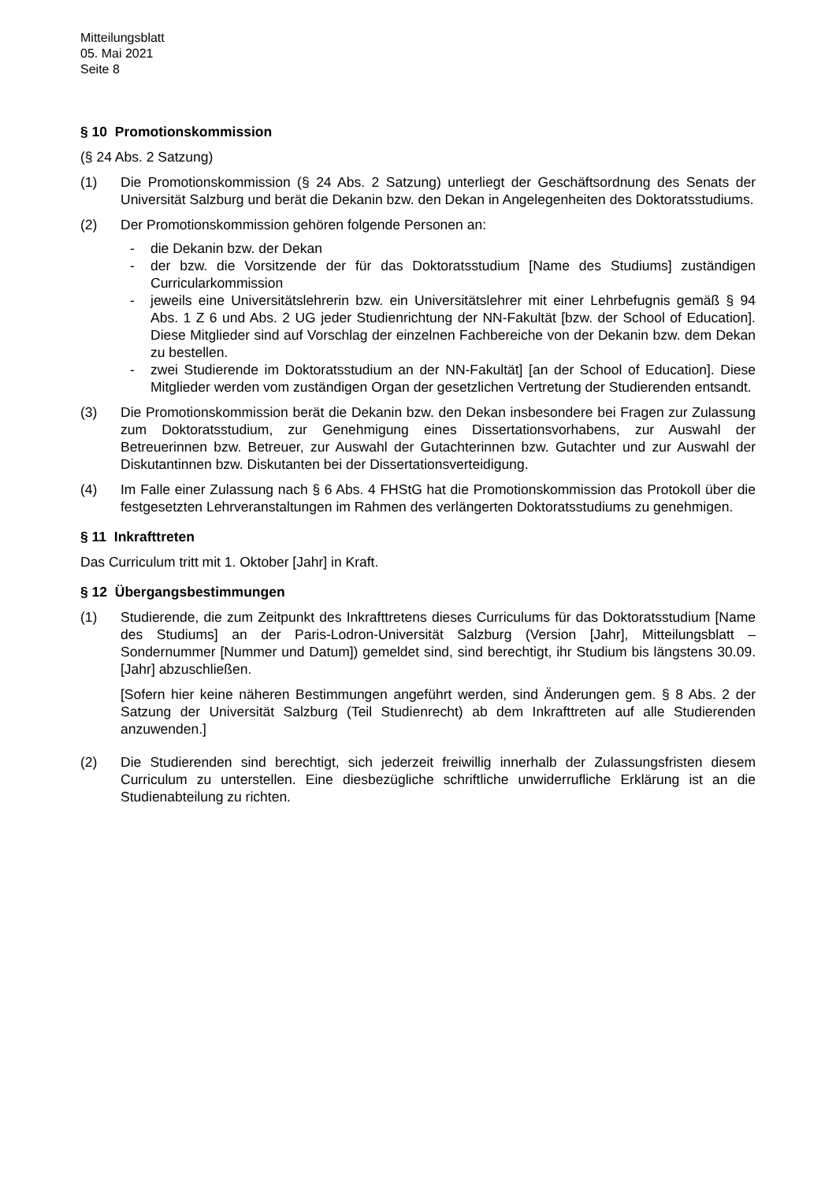Mitteilungsblatt
05. Mai 2021
Seite 8
§ 10 Promotionskommission
(§ 24 Abs. 2 Satzung)
(1) Die Promotionskommission (§ 24 Abs. 2 Satzung) unterliegt der Geschäftsordnung des Senats der Universität Salzburg und berät die Dekanin bzw. den Dekan in Angelegenheiten des Doktoratsstudiums.
(2) Der Promotionskommission gehören folgende Personen an:
- die Dekanin bzw. der Dekan
- der bzw. die Vorsitzende der für das Doktoratsstudium [Name des Studiums] zuständigen Curricularkommission
- jeweils eine Universitätslehrerin bzw. ein Universitätslehrer mit einer Lehrbefugnis gemäß § 94 Abs. 1 Z 6 und Abs. 2 UG jeder Studienrichtung der NN-Fakultät [bzw. der School of Education]. Diese Mitglieder sind auf Vorschlag der einzelnen Fachbereiche von der Dekanin bzw. dem Dekan zu bestellen.
- zwei Studierende im Doktoratsstudium an der NN-Fakultät] [an der School of Education]. Diese Mitglieder werden vom zuständigen Organ der gesetzlichen Vertretung der Studierenden entsandt.
(3) Die Promotionskommission berät die Dekanin bzw. den Dekan insbesondere bei Fragen zur Zulassung zum Doktoratsstudium, zur Genehmigung eines Dissertationsvorhabens, zur Auswahl der Betreuerinnen bzw. Betreuer, zur Auswahl der Gutachterinnen bzw. Gutachter und zur Auswahl der Diskutantinnen bzw. Diskutanten bei der Dissertationsverteidigung.
(4) Im Falle einer Zulassung nach § 6 Abs. 4 FHStG hat die Promotionskommission das Protokoll über die festgesetzten Lehrveranstaltungen im Rahmen des verlängerten Doktoratsstudiums zu genehmigen.
§ 11 Inkrafttreten
Das Curriculum tritt mit 1. Oktober [Jahr] in Kraft.
§ 12 Übergangsbestimmungen
(1) Studierende, die zum Zeitpunkt des Inkrafttretens dieses Curriculums für das Doktoratsstudium [Name des Studiums] an der Paris-Lodron-Universität Salzburg (Version [Jahr], Mitteilungsblatt – Sondernummer [Nummer und Datum]) gemeldet sind, sind berechtigt, ihr Studium bis längstens 30.09.[Jahr] abzuschließen.
[Sofern hier keine näheren Bestimmungen angeführt werden, sind Änderungen gem. § 8 Abs. 2 der Satzung der Universität Salzburg (Teil Studienrecht) ab dem Inkrafttreten auf alle Studierenden anzuwenden.]
(2) Die Studierenden sind berechtigt, sich jederzeit freiwillig innerhalb der Zulassungsfristen diesem Curriculum zu unterstellen. Eine diesbezügliche schriftliche unwiderrufliche Erklärung ist an die Studienabteilung zu richten.